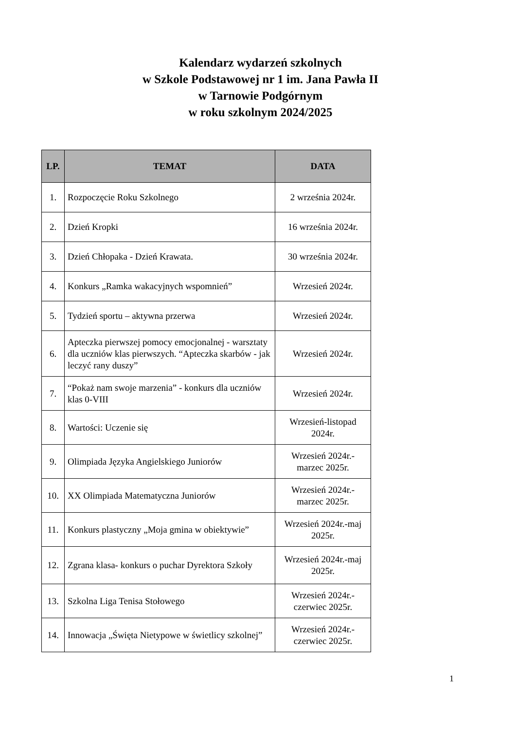Kalendarz wydarzeń szkolnych
w Szkole Podstawowej nr 1 im. Jana Pawła II
w Tarnowie Podgórnym
w roku szkolnym 2024/2025
| LP. | TEMAT | DATA |
| --- | --- | --- |
| 1. | Rozpoczęcie Roku Szkolnego | 2 września 2024r. |
| 2. | Dzień Kropki | 16 września 2024r. |
| 3. | Dzień Chłopaka - Dzień Krawata. | 30 września 2024r. |
| 4. | Konkurs „Ramka wakacyjnych wspomnień” | Wrzesień 2024r. |
| 5. | Tydzień sportu – aktywna przerwa | Wrzesień 2024r. |
| 6. | Apteczka pierwszej pomocy emocjonalnej - warsztaty dla uczniów klas pierwszych. “Apteczka skarbów - jak leczyć rany duszy” | Wrzesień 2024r. |
| 7. | “Pokaż nam swoje marzenia” - konkurs dla uczniów klas 0-VIII | Wrzesień 2024r. |
| 8. | Wartości: Uczenie się | Wrzesień-listopad 2024r. |
| 9. | Olimpiada Języka Angielskiego Juniorów | Wrzesień 2024r.- marzec 2025r. |
| 10. | XX Olimpiada Matematyczna Juniorów | Wrzesień 2024r.- marzec 2025r. |
| 11. | Konkurs plastyczny „Moja gmina w obiektywie” | Wrzesień 2024r.-maj 2025r. |
| 12. | Zgrana klasa- konkurs o puchar Dyrektora Szkoły | Wrzesień 2024r.-maj 2025r. |
| 13. | Szkolna Liga Tenisa Stołowego | Wrzesień 2024r.- czerwiec 2025r. |
| 14. | Innowacja „Święta Nietypowe w świetlicy szkolnej” | Wrzesień 2024r.- czerwiec 2025r. |
1